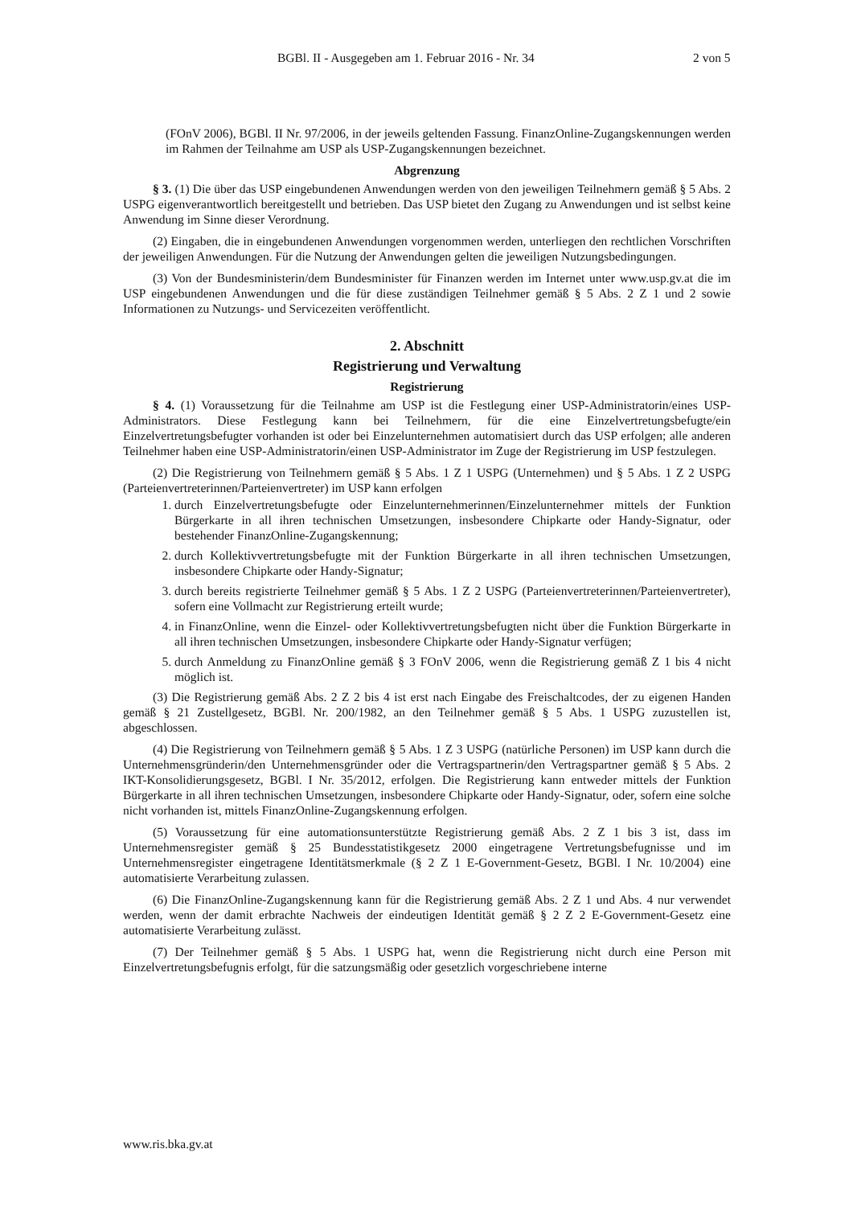BGBl. II - Ausgegeben am 1. Februar 2016 - Nr. 34 2 von 5
(FOnV 2006), BGBl. II Nr. 97/2006, in der jeweils geltenden Fassung. FinanzOnline-Zugangskennungen werden im Rahmen der Teilnahme am USP als USP-Zugangskennungen bezeichnet.
Abgrenzung
§ 3. (1) Die über das USP eingebundenen Anwendungen werden von den jeweiligen Teilnehmern gemäß § 5 Abs. 2 USPG eigenverantwortlich bereitgestellt und betrieben. Das USP bietet den Zugang zu Anwendungen und ist selbst keine Anwendung im Sinne dieser Verordnung.
(2) Eingaben, die in eingebundenen Anwendungen vorgenommen werden, unterliegen den rechtlichen Vorschriften der jeweiligen Anwendungen. Für die Nutzung der Anwendungen gelten die jeweiligen Nutzungsbedingungen.
(3) Von der Bundesministerin/dem Bundesminister für Finanzen werden im Internet unter www.usp.gv.at die im USP eingebundenen Anwendungen und die für diese zuständigen Teilnehmer gemäß § 5 Abs. 2 Z 1 und 2 sowie Informationen zu Nutzungs- und Servicezeiten veröffentlicht.
2. Abschnitt
Registrierung und Verwaltung
Registrierung
§ 4. (1) Voraussetzung für die Teilnahme am USP ist die Festlegung einer USP-Administratorin/eines USP-Administrators. Diese Festlegung kann bei Teilnehmern, für die eine Einzelvertretungsbefugte/ein Einzelvertretungsbefugter vorhanden ist oder bei Einzelunternehmen automatisiert durch das USP erfolgen; alle anderen Teilnehmer haben eine USP-Administratorin/einen USP-Administrator im Zuge der Registrierung im USP festzulegen.
(2) Die Registrierung von Teilnehmern gemäß § 5 Abs. 1 Z 1 USPG (Unternehmen) und § 5 Abs. 1 Z 2 USPG (Parteienvertreterinnen/Parteienvertreter) im USP kann erfolgen
1. durch Einzelvertretungsbefugte oder Einzelunternehmerinnen/Einzelunternehmer mittels der Funktion Bürgerkarte in all ihren technischen Umsetzungen, insbesondere Chipkarte oder Handy-Signatur, oder bestehender FinanzOnline-Zugangskennung;
2. durch Kollektivvertretungsbefugte mit der Funktion Bürgerkarte in all ihren technischen Umsetzungen, insbesondere Chipkarte oder Handy-Signatur;
3. durch bereits registrierte Teilnehmer gemäß § 5 Abs. 1 Z 2 USPG (Parteienvertreterinnen/Parteienvertreter), sofern eine Vollmacht zur Registrierung erteilt wurde;
4. in FinanzOnline, wenn die Einzel- oder Kollektivvertretungsbefugten nicht über die Funktion Bürgerkarte in all ihren technischen Umsetzungen, insbesondere Chipkarte oder Handy-Signatur verfügen;
5. durch Anmeldung zu FinanzOnline gemäß § 3 FOnV 2006, wenn die Registrierung gemäß Z 1 bis 4 nicht möglich ist.
(3) Die Registrierung gemäß Abs. 2 Z 2 bis 4 ist erst nach Eingabe des Freischaltcodes, der zu eigenen Handen gemäß § 21 Zustellgesetz, BGBl. Nr. 200/1982, an den Teilnehmer gemäß § 5 Abs. 1 USPG zuzustellen ist, abgeschlossen.
(4) Die Registrierung von Teilnehmern gemäß § 5 Abs. 1 Z 3 USPG (natürliche Personen) im USP kann durch die Unternehmensgründerin/den Unternehmensgründer oder die Vertragspartnerin/den Vertragspartner gemäß § 5 Abs. 2 IKT-Konsolidierungsgesetz, BGBl. I Nr. 35/2012, erfolgen. Die Registrierung kann entweder mittels der Funktion Bürgerkarte in all ihren technischen Umsetzungen, insbesondere Chipkarte oder Handy-Signatur, oder, sofern eine solche nicht vorhanden ist, mittels FinanzOnline-Zugangskennung erfolgen.
(5) Voraussetzung für eine automationsunterstützte Registrierung gemäß Abs. 2 Z 1 bis 3 ist, dass im Unternehmensregister gemäß § 25 Bundesstatistikgesetz 2000 eingetragene Vertretungsbefugnisse und im Unternehmensregister eingetragene Identitätsmerkmale (§ 2 Z 1 E-Government-Gesetz, BGBl. I Nr. 10/2004) eine automatisierte Verarbeitung zulassen.
(6) Die FinanzOnline-Zugangskennung kann für die Registrierung gemäß Abs. 2 Z 1 und Abs. 4 nur verwendet werden, wenn der damit erbrachte Nachweis der eindeutigen Identität gemäß § 2 Z 2 E-Government-Gesetz eine automatisierte Verarbeitung zulässt.
(7) Der Teilnehmer gemäß § 5 Abs. 1 USPG hat, wenn die Registrierung nicht durch eine Person mit Einzelvertretungsbefugnis erfolgt, für die satzungsmäßig oder gesetzlich vorgeschriebene interne
www.ris.bka.gv.at